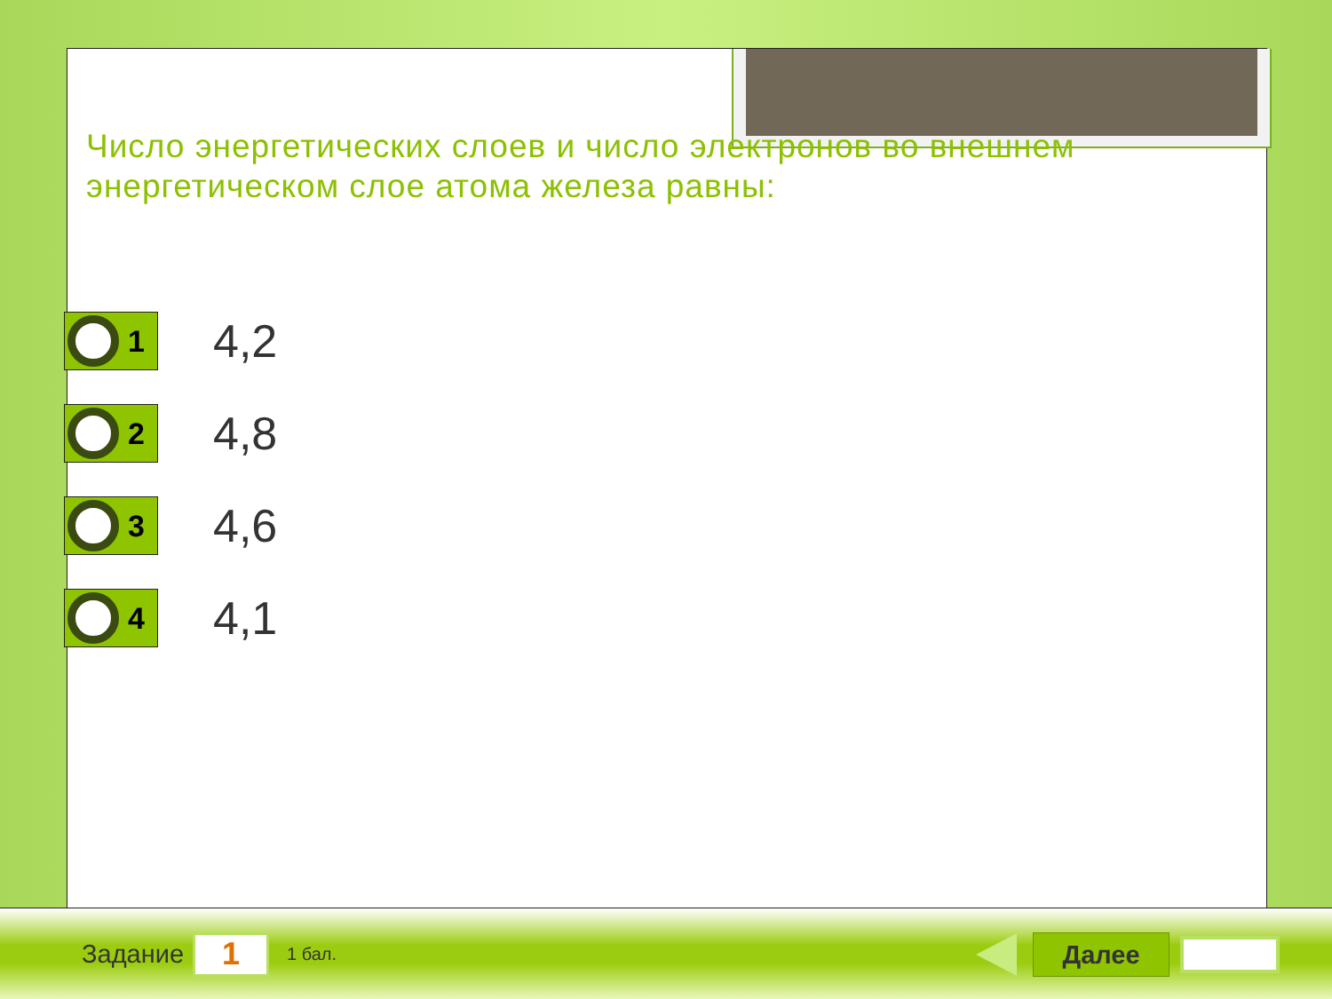Число энергетических слоев и число электронов во внешнем энергетическом слое атома железа равны:
1
4,2
2
4,8
3
4,6
4
4,1
Задание 1 1 бал. Далее